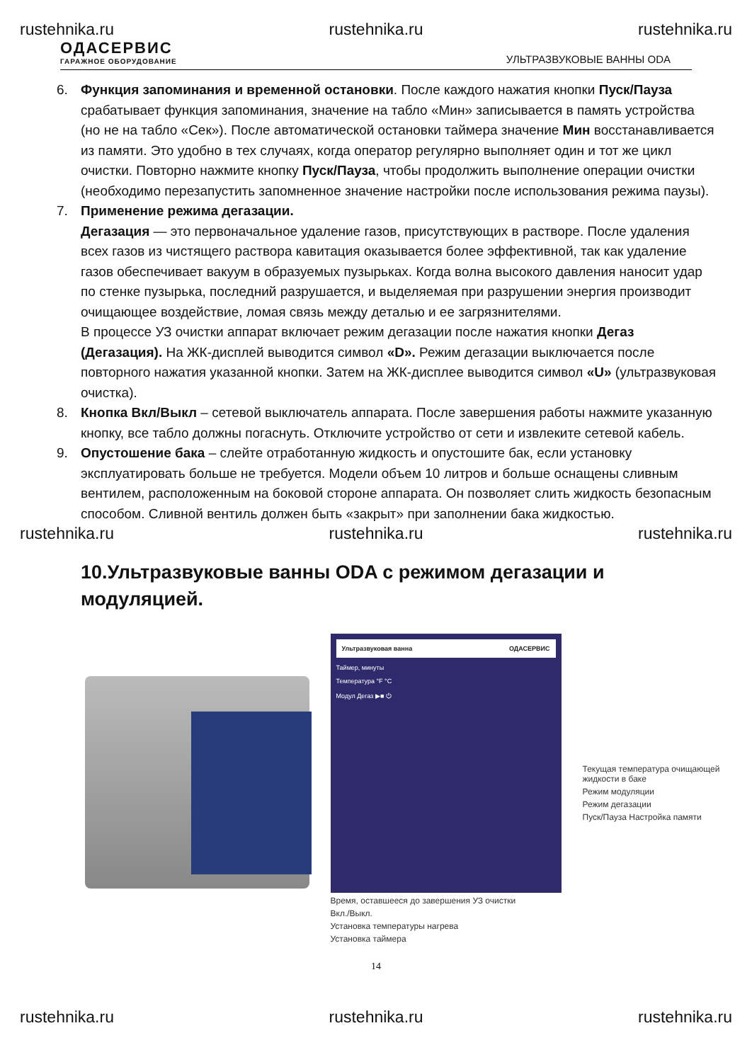rustehnika.ru rustehnika.ru rustehnika.ru
ОДАСЕРВИС
ГАРАЖНОЕ ОБОРУДОВАНИЕ
УЛЬТРАЗВУКОВЫЕ ВАННЫ ODA
6. Функция запоминания и временной остановки. После каждого нажатия кнопки Пуск/Пауза срабатывает функция запоминания, значение на табло «Мин» записывается в память устройства (но не на табло «Сек»). После автоматической остановки таймера значение Мин восстанавливается из памяти. Это удобно в тех случаях, когда оператор регулярно выполняет один и тот же цикл очистки. Повторно нажмите кнопку Пуск/Пауза, чтобы продолжить выполнение операции очистки (необходимо перезапустить запомненное значение настройки после использования режима паузы).
7. Применение режима дегазации.
Дегазация — это первоначальное удаление газов, присутствующих в растворе. После удаления всех газов из чистящего раствора кавитация оказывается более эффективной, так как удаление газов обеспечивает вакуум в образуемых пузырьках. Когда волна высокого давления наносит удар по стенке пузырька, последний разрушается, и выделяемая при разрушении энергия производит очищающее воздействие, ломая связь между деталью и ее загрязнителями.
В процессе УЗ очистки аппарат включает режим дегазации после нажатия кнопки Дегаз (Дегазация). На ЖК-дисплей выводится символ «D». Режим дегазации выключается после повторного нажатия указанной кнопки. Затем на ЖК-дисплее выводится символ «U» (ультразвуковая очистка).
8. Кнопка Вкл/Выкл – сетевой выключатель аппарата. После завершения работы нажмите указанную кнопку, все табло должны погаснуть. Отключите устройство от сети и извлеките сетевой кабель.
9. Опустошение бака – слейте отработанную жидкость и опустошите бак, если установку эксплуатировать больше не требуется. Модели объем 10 литров и больше оснащены сливным вентилем, расположенным на боковой стороне аппарата. Он позволяет слить жидкость безопасным способом. Сливной вентиль должен быть «закрыт» при заполнении бака жидкостью.
rustehnika.ru rustehnika.ru rustehnika.ru
10.Ультразвуковые ванны ODA с режимом дегазации и модуляцией.
Ультразвуковая ванна ОДАСЕРВИС
Таймер, минуты
Температура °F °C
Модул Дегаз ▶■ ⏻
Время, оставшееся до завершения УЗ очистки
Вкл./Выкл.
Установка температуры нагрева
Установка таймера
Текущая температура очищающей жидкости в баке
Режим модуляции
Режим дегазации
Пуск/Пауза Настройка памяти
14
rustehnika.ru rustehnika.ru rustehnika.ru